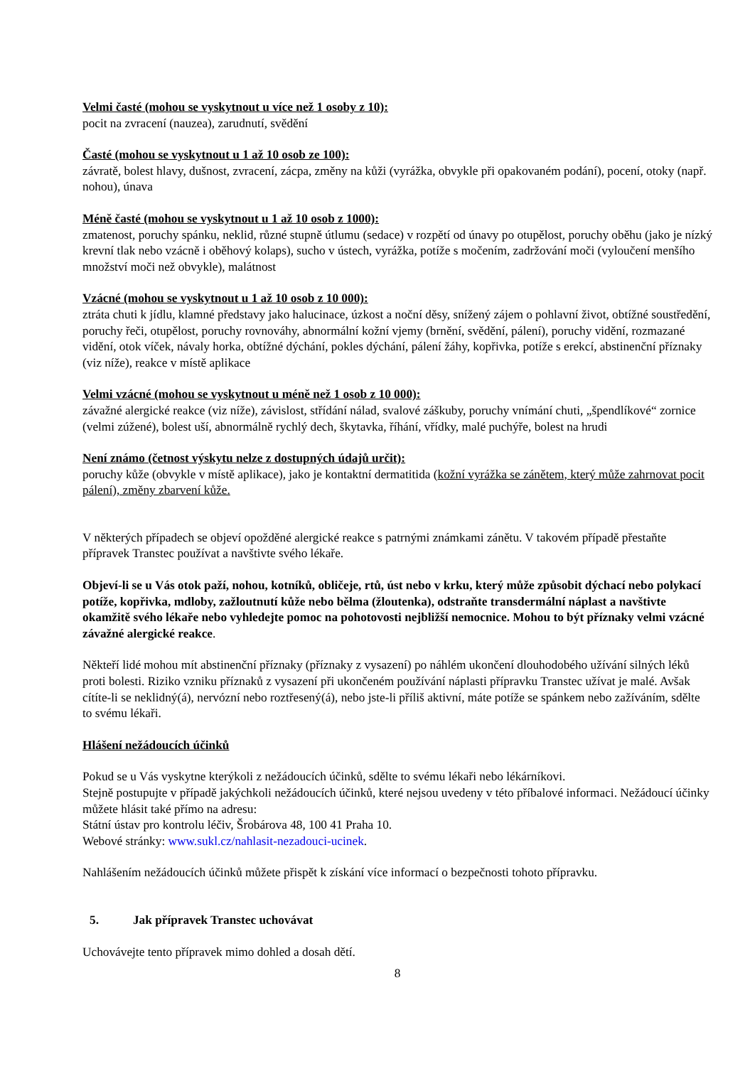Velmi časté (mohou se vyskytnout u více než 1 osoby z 10):
pocit na zvracení (nauzea), zarudnutí, svědění
Časté (mohou se vyskytnout u 1 až 10 osob ze 100):
závratě, bolest hlavy, dušnost, zvracení, zácpa, změny na kůži (vyrážka, obvykle při opakovaném podání), pocení, otoky (např. nohou), únava
Méně časté (mohou se vyskytnout u 1 až 10 osob z 1000):
zmatenost, poruchy spánku, neklid, různé stupně útlumu (sedace) v rozpětí od únavy po otupělost, poruchy oběhu (jako je nízký krevní tlak nebo vzácně i oběhový kolaps), sucho v ústech, vyrážka, potíže s močením, zadržování moči (vyloučení menšího množství moči než obvykle), malátnost
Vzácné (mohou se vyskytnout u 1 až 10 osob z 10 000):
ztráta chuti k jídlu, klamné představy jako halucinace, úzkost a noční děsy, snížený zájem o pohlavní život, obtížné soustředění, poruchy řeči, otupělost, poruchy rovnováhy, abnormální kožní vjemy (brnění, svědění, pálení), poruchy vidění, rozmazané vidění, otok víček, návaly horka, obtížné dýchání, pokles dýchání, pálení žáhy, kopřivka, potíže s erekcí, abstinenční příznaky (viz níže), reakce v místě aplikace
Velmi vzácné (mohou se vyskytnout u méně než 1 osob z 10 000):
závažné alergické reakce (viz níže), závislost, střídání nálad, svalové záškuby, poruchy vnímání chuti, „špendlíkové“ zornice (velmi zúžené), bolest uší, abnormálně rychlý dech, škytavka, říhání, vřídky, malé puchýře, bolest na hrudi
Není známo (četnost výskytu nelze z dostupných údajů určit):
poruchy kůže (obvykle v místě aplikace), jako je kontaktní dermatitida (kožní vyrážka se zánětem, který může zahrnovat pocit pálení), změny zbarvení kůže.
V některých případech se objeví opožděné alergické reakce s patrnými známkami zánětu. V takovém případě přestaňte přípravek Transtec používat a navštivte svého lékaře.
Objeví-li se u Vás otok paží, nohou, kotníků, obličeje, rtů, úst nebo v krku, který může způsobit dýchací nebo polykací potíže, kopřivka, mdloby, zažloutnutí kůže nebo bělma (žloutenka), odstraňte transdermální náplast a navštivte okamžitě svého lékaře nebo vyhledejte pomoc na pohotovosti nejbližší nemocnice. Mohou to být příznaky velmi vzácné závažné alergické reakce.
Někteří lidé mohou mít abstinenční příznaky (příznaky z vysazení) po náhlém ukončení dlouhodobého užívání silných léků proti bolesti. Riziko vzniku příznaků z vysazení při ukončeném používání náplasti přípravku Transtec užívat je malé. Avšak cítíte-li se neklidný(á), nervózní nebo roztřesený(á), nebo jste-li příliš aktivní, máte potíže se spánkem nebo zažíváním, sdělte to svému lékaři.
Hlášení nežádoucích účinků
Pokud se u Vás vyskytne kterýkoli z nežádoucích účinků, sdělte to svému lékaři nebo lékárníkovi.
Stejně postupujte v případě jakýchkoli nežádoucích účinků, které nejsou uvedeny v této příbalové informaci. Nežádoucí účinky můžete hlásit také přímo na adresu:
Státní ústav pro kontrolu léčiv, Šrobárova 48, 100 41 Praha 10.
Webové stránky: www.sukl.cz/nahlasit-nezadouci-ucinek.
Nahlášením nežádoucích účinků můžete přispět k získání více informací o bezpečnosti tohoto přípravku.
5. Jak přípravek Transtec uchovávat
Uchovávejte tento přípravek mimo dohled a dosah dětí.
8